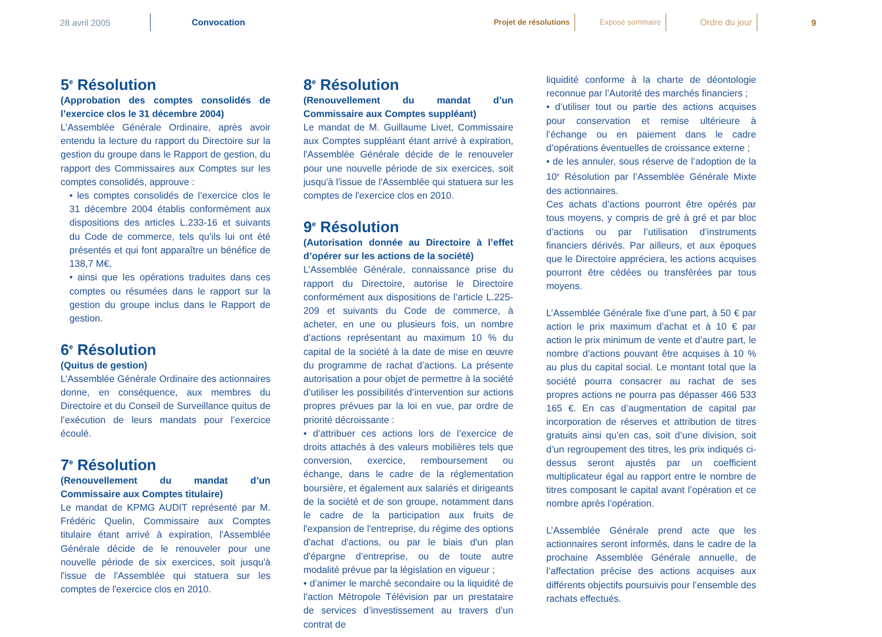28 avril 2005
Convocation
Projet de résolutions Exposé sommaire
Ordre du jour
9
5<sup>e</sup> Résolution
(Approbation des comptes consolidés de l’exercice clos le 31 décembre 2004)
L’Assemblée Générale Ordinaire, après avoir entendu la lecture du rapport du Directoire sur la gestion du groupe dans le Rapport de gestion, du rapport des Commissaires aux Comptes sur les comptes consolidés, approuve :
• les comptes consolidés de l’exercice clos le 31 décembre 2004 établis conformément aux dispositions des articles L.233-16 et suivants du Code de commerce, tels qu’ils lui ont été présentés et qui font apparaître un bénéfice de 138,7 M€,
• ainsi que les opérations traduites dans ces comptes ou résumées dans le rapport sur la gestion du groupe inclus dans le Rapport de gestion.
6<sup>e</sup> Résolution
(Quitus de gestion)
L’Assemblée Générale Ordinaire des actionnaires donne, en conséquence, aux membres du Directoire et du Conseil de Surveillance quitus de l’exécution de leurs mandats pour l’exercice écoulé.
7<sup>e</sup> Résolution
(Renouvellement du mandat d’un Commissaire aux Comptes titulaire)
Le mandat de KPMG AUDIT représenté par M. Frédéric Quelin, Commissaire aux Comptes titulaire étant arrivé à expiration, l'Assemblée Générale décide de le renouveler pour une nouvelle période de six exercices, soit jusqu'à l'issue de l'Assemblée qui statuera sur les comptes de l'exercice clos en 2010.
8<sup>e</sup> Résolution
(Renouvellement du mandat d’un Commissaire aux Comptes suppléant)
Le mandat de M. Guillaume Livet, Commissaire aux Comptes suppléant étant arrivé à expiration, l'Assemblée Générale décide de le renouveler pour une nouvelle période de six exercices, soit jusqu'à l'issue de l'Assemblée qui statuera sur les comptes de l'exercice clos en 2010.
9<sup>e</sup> Résolution
(Autorisation donnée au Directoire à l’effet d’opérer sur les actions de la société)
L’Assemblée Générale, connaissance prise du rapport du Directoire, autorise le Directoire conformément aux dispositions de l’article L.225-209 et suivants du Code de commerce, à acheter, en une ou plusieurs fois, un nombre d’actions représentant au maximum 10 % du capital de la société à la date de mise en œuvre du programme de rachat d’actions. La présente autorisation a pour objet de permettre à la société d’utiliser les possibilités d’intervention sur actions propres prévues par la loi en vue, par ordre de priorité décroissante :
• d’attribuer ces actions lors de l’exercice de droits attachés à des valeurs mobilières tels que conversion, exercice, remboursement ou échange, dans le cadre de la réglementation boursière, et également aux salariés et dirigeants de la société et de son groupe, notamment dans le cadre de la participation aux fruits de l'expansion de l'entreprise, du régime des options d'achat d'actions, ou par le biais d'un plan d'épargne d'entreprise, ou de toute autre modalité prévue par la législation en vigueur ;
• d’animer le marché secondaire ou la liquidité de l’action Métropole Télévision par un prestataire de services d’investissement au travers d’un contrat de
liquidité conforme à la charte de déontologie reconnue par l’Autorité des marchés financiers ;
• d’utiliser tout ou partie des actions acquises pour conservation et remise ultérieure à l’échange ou en paiement dans le cadre d’opérations éventuelles de croissance externe ;
• de les annuler, sous réserve de l’adoption de la 10<sup>e</sup> Résolution par l’Assemblée Générale Mixte des actionnaires.
Ces achats d’actions pourront être opérés par tous moyens, y compris de gré à gré et par bloc d’actions ou par l’utilisation d’instruments financiers dérivés. Par ailleurs, et aux époques que le Directoire appréciera, les actions acquises pourront être cédées ou transférées par tous moyens.
L’Assemblée Générale fixe d’une part, à 50 € par action le prix maximum d’achat et à 10 € par action le prix minimum de vente et d’autre part, le nombre d’actions pouvant être acquises à 10 % au plus du capital social. Le montant total que la société pourra consacrer au rachat de ses propres actions ne pourra pas dépasser 466 533 165 €. En cas d’augmentation de capital par incorporation de réserves et attribution de titres gratuits ainsi qu’en cas, soit d’une division, soit d’un regroupement des titres, les prix indiqués ci-dessus seront ajustés par un coefficient multiplicateur égal au rapport entre le nombre de titres composant le capital avant l’opération et ce nombre après l’opération.
L’Assemblée Générale prend acte que les actionnaires seront informés, dans le cadre de la prochaine Assemblée Générale annuelle, de l’affectation précise des actions acquises aux différents objectifs poursuivis pour l’ensemble des rachats effectués.